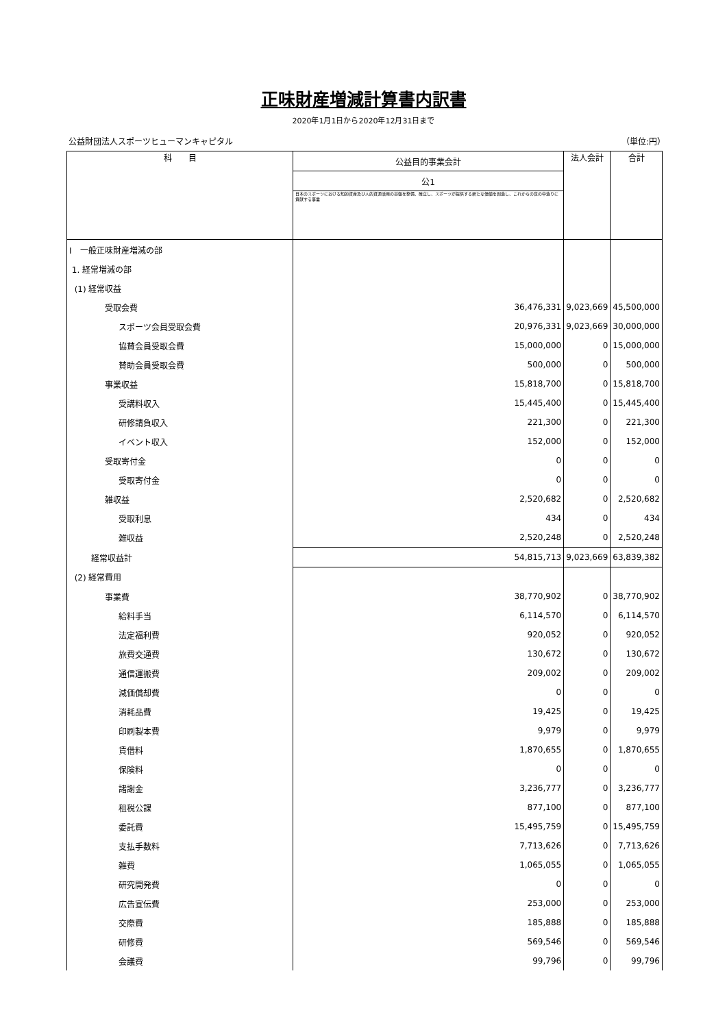正味財産増減計算書内訳書
2020年1月1日から2020年12月31日まで
公益財団法人スポーツヒューマンキャピタル （単位:円）
| 科 目 | 公益目的事業会計 | 法人会計 | 合計 |
| --- | --- | --- | --- |
| | 公1 | | |
| | 日本のスポーツにおける知的資産及び人的資源活用の基盤を整備、確立し、スポーツが提供する新たな価値を創造し、これからの世の中造りに貢献する事業 | | |
| Ⅰ 一般正味財産増減の部 | | | |
| 1. 経常増減の部 | | | |
| (1) 経常収益 | | | |
| 受取会費 | 36,476,331 | 9,023,669 | 45,500,000 |
| スポーツ会員受取会費 | 20,976,331 | 9,023,669 | 30,000,000 |
| 協賛会員受取会費 | 15,000,000 | 0 | 15,000,000 |
| 賛助会員受取会費 | 500,000 | 0 | 500,000 |
| 事業収益 | 15,818,700 | 0 | 15,818,700 |
| 受講料収入 | 15,445,400 | 0 | 15,445,400 |
| 研修請負収入 | 221,300 | 0 | 221,300 |
| イベント収入 | 152,000 | 0 | 152,000 |
| 受取寄付金 | 0 | 0 | 0 |
| 受取寄付金 | 0 | 0 | 0 |
| 雑収益 | 2,520,682 | 0 | 2,520,682 |
| 受取利息 | 434 | 0 | 434 |
| 雑収益 | 2,520,248 | 0 | 2,520,248 |
| 経常収益計 | 54,815,713 | 9,023,669 | 63,839,382 |
| (2) 経常費用 | | | |
| 事業費 | 38,770,902 | 0 | 38,770,902 |
| 給料手当 | 6,114,570 | 0 | 6,114,570 |
| 法定福利費 | 920,052 | 0 | 920,052 |
| 旅費交通費 | 130,672 | 0 | 130,672 |
| 通信運搬費 | 209,002 | 0 | 209,002 |
| 減価償却費 | 0 | 0 | 0 |
| 消耗品費 | 19,425 | 0 | 19,425 |
| 印刷製本費 | 9,979 | 0 | 9,979 |
| 賃借料 | 1,870,655 | 0 | 1,870,655 |
| 保険料 | 0 | 0 | 0 |
| 諸謝金 | 3,236,777 | 0 | 3,236,777 |
| 租税公課 | 877,100 | 0 | 877,100 |
| 委託費 | 15,495,759 | 0 | 15,495,759 |
| 支払手数料 | 7,713,626 | 0 | 7,713,626 |
| 雑費 | 1,065,055 | 0 | 1,065,055 |
| 研究開発費 | 0 | 0 | 0 |
| 広告宣伝費 | 253,000 | 0 | 253,000 |
| 交際費 | 185,888 | 0 | 185,888 |
| 研修費 | 569,546 | 0 | 569,546 |
| 会議費 | 99,796 | 0 | 99,796 |